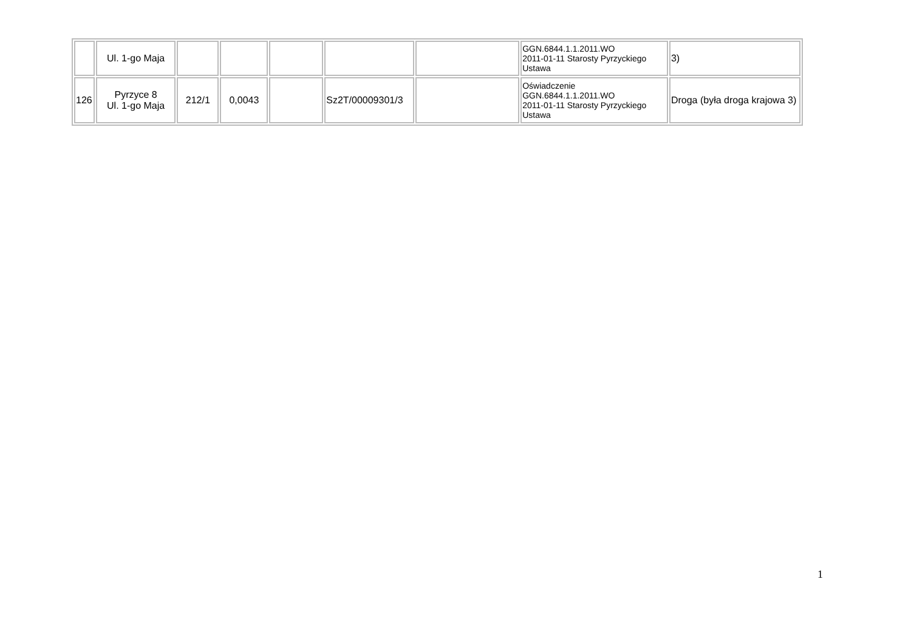| | Ul. 1-go Maja | | | | | | GGN.6844.1.1.2011.WO 2011-01-11 Starosty Pyrzyckiego Ustawa | 3) |
| 126 | Pyrzyce 8 Ul. 1-go Maja | 212/1 | 0,0043 | | Sz2T/00009301/3 | | Oświadczenie GGN.6844.1.1.2011.WO 2011-01-11 Starosty Pyrzyckiego Ustawa | Droga (była droga krajowa 3) |
1